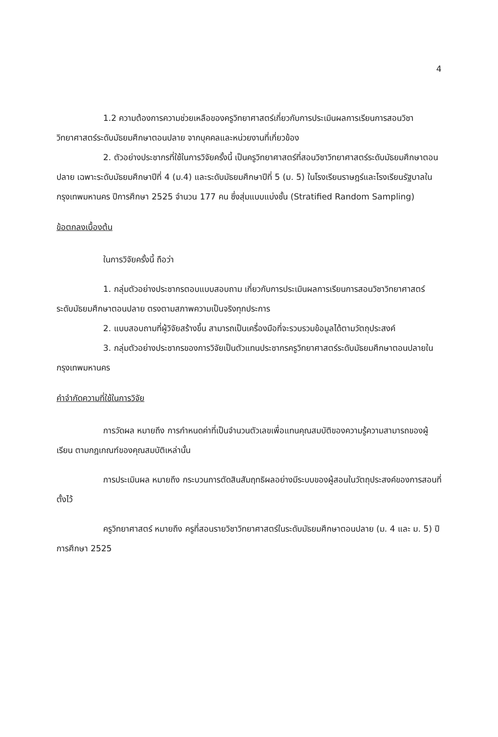4
1.2 ความต้องการความช่วยเหลือของครูวิทยาศาสตร์เกี่ยวกับการประเมินผลการเรียนการสอนวิชาวิทยาศาสตร์ระดับมัธยมศึกษาตอนปลาย จากบุคคลและหน่วยงานที่เกี่ยวข้อง
2. ตัวอย่างประชากรที่ใช้ในการวิจัยครั้งนี้ เป็นครูวิทยาศาสตร์ที่สอนวิชาวิทยาศาสตร์ระดับมัธยมศึกษาตอนปลาย เฉพาะระดับมัธยมศึกษาปีที่ 4 (ม.4) และระดับมัธยมศึกษาปีที่ 5 (ม. 5) ในโรงเรียนราษฎร์และโรงเรียนรัฐบาลในกรุงเทพมหานคร ปีการศึกษา 2525 จำนวน 177 คน ซึ่งสุ่มแบบแบ่งชั้น (Stratified Random Sampling)
ข้อตกลงเบื้องต้น
ในการวิจัยครั้งนี้ ถือว่า
1. กลุ่มตัวอย่างประชากรตอบแบบสอบถาม เกี่ยวกับการประเมินผลการเรียนการสอนวิชาวิทยาศาสตร์ระดับมัธยมศึกษาตอนปลาย ตรงตามสภาพความเป็นจริงทุกประการ
2. แบบสอบถามที่ผู้วิจัยสร้างขึ้น สามารถเป็นเครื่องมือที่จะรวบรวมข้อมูลได้ตามวัตถุประสงค์
3. กลุ่มตัวอย่างประชากรของการวิจัยเป็นตัวแทนประชากรครูวิทยาศาสตร์ระดับมัธยมศึกษาตอนปลายในกรุงเทพมหานคร
คำจำกัดความที่ใช้ในการวิจัย
การวัดผล หมายถึง การกำหนดค่าที่เป็นจำนวนตัวเลขเพื่อแทนคุณสมบัติของความรู้ความสามารถของผู้เรียน ตามกฎเกณฑ์ของคุณสมบัติเหล่านั้น
การประเมินผล หมายถึง กระบวนการตัดสินสัมฤทธิผลอย่างมีระบบของผู้สอนในวัตถุประสงค์ของการสอนที่ตั้งไว้
ครูวิทยาศาสตร์ หมายถึง ครูที่สอนรายวิชาวิทยาศาสตร์ในระดับมัธยมศึกษาตอนปลาย (ม. 4 และ ม. 5) ปีการศึกษา 2525